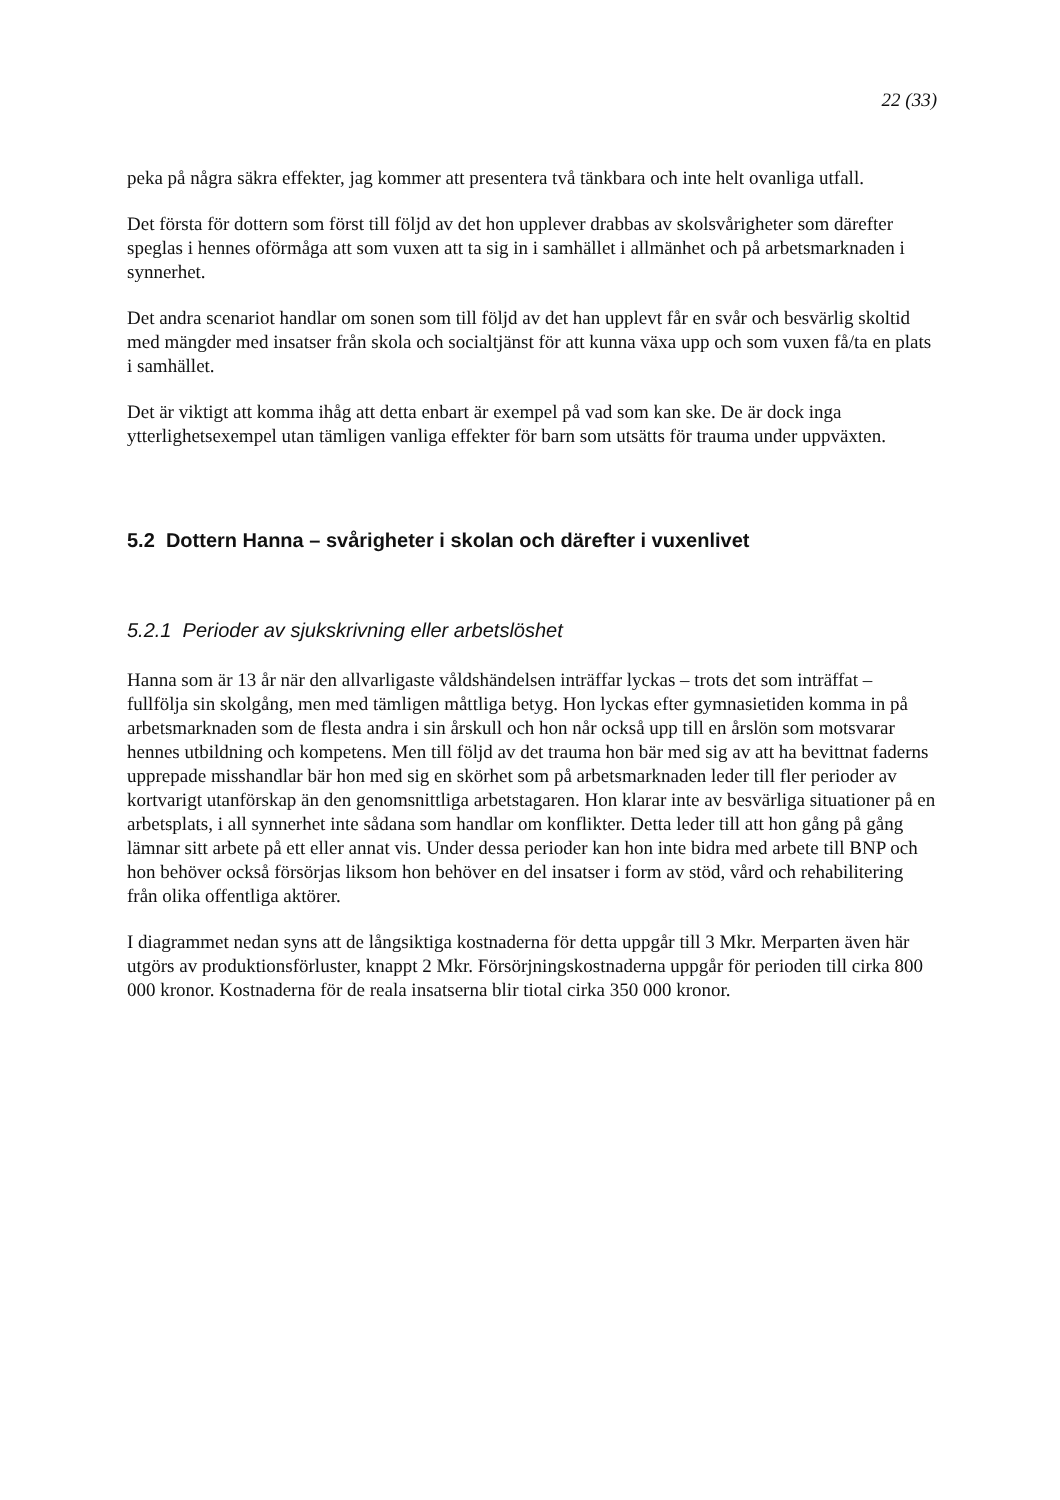22 (33)
peka på några säkra effekter, jag kommer att presentera två tänkbara och inte helt ovanliga utfall.
Det första för dottern som först till följd av det hon upplever drabbas av skolsvårigheter som därefter speglas i hennes oförmåga att som vuxen att ta sig in i samhället i allmänhet och på arbetsmarknaden i synnerhet.
Det andra scenariot handlar om sonen som till följd av det han upplevt får en svår och besvärlig skoltid med mängder med insatser från skola och socialtjänst för att kunna växa upp och som vuxen få/ta en plats i samhället.
Det är viktigt att komma ihåg att detta enbart är exempel på vad som kan ske. De är dock inga ytterlighetsexempel utan tämligen vanliga effekter för barn som utsätts för trauma under uppväxten.
5.2 Dottern Hanna – svårigheter i skolan och därefter i vuxenlivet
5.2.1 Perioder av sjukskrivning eller arbetslöshet
Hanna som är 13 år när den allvarligaste våldshändelsen inträffar lyckas – trots det som inträffat – fullfölja sin skolgång, men med tämligen måttliga betyg. Hon lyckas efter gymnasietiden komma in på arbetsmarknaden som de flesta andra i sin årskull och hon når också upp till en årslön som motsvarar hennes utbildning och kompetens. Men till följd av det trauma hon bär med sig av att ha bevittnat faderns upprepade misshandlar bär hon med sig en skörhet som på arbetsmarknaden leder till fler perioder av kortvarigt utanförskap än den genomsnittliga arbetstagaren. Hon klarar inte av besvärliga situationer på en arbetsplats, i all synnerhet inte sådana som handlar om konflikter. Detta leder till att hon gång på gång lämnar sitt arbete på ett eller annat vis. Under dessa perioder kan hon inte bidra med arbete till BNP och hon behöver också försörjas liksom hon behöver en del insatser i form av stöd, vård och rehabilitering från olika offentliga aktörer.
I diagrammet nedan syns att de långsiktiga kostnaderna för detta uppgår till 3 Mkr. Merparten även här utgörs av produktionsförluster, knappt 2 Mkr. Försörjningskostnaderna uppgår för perioden till cirka 800 000 kronor. Kostnaderna för de reala insatserna blir tiotal cirka 350 000 kronor.